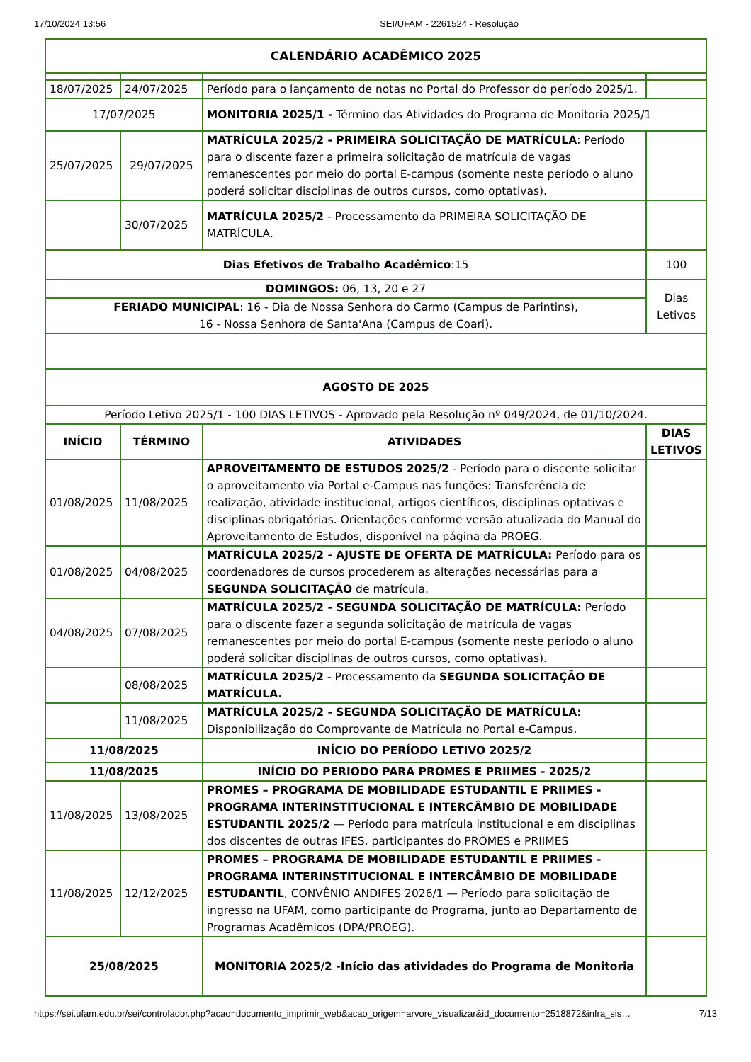17/10/2024 13:56 SEI/UFAM - 2261524 - Resolução
| CALENDÁRIO ACADÊMICO 2025 | | | |
| --- | --- | --- | --- |
| 18/07/2025 | 24/07/2025 | Período para o lançamento de notas no Portal do Professor do período 2025/1. | |
| 17/07/2025 | | MONITORIA 2025/1 - Término das Atividades do Programa de Monitoria 2025/1 | |
| 25/07/2025 | 29/07/2025 | MATRÍCULA 2025/2 - PRIMEIRA SOLICITAÇÃO DE MATRÍCULA : Período para o discente fazer a primeira solicitação de matrícula de vagas remanescentes por meio do portal E-campus (somente neste período o aluno poderá solicitar disciplinas de outros cursos, como optativas). | |
| | 30/07/2025 | MATRÍCULA 2025/2 - Processamento da PRIMEIRA SOLICITAÇÃO DE MATRÍCULA. | |
| Dias Efetivos de Trabalho Acadêmico :15 | | | 100 |
| DOMINGOS: 06, 13, 20 e 27 | | | Dias Letivos |
| FERIADO MUNICIPAL : 16 - Dia de Nossa Senhora do Carmo (Campus de Parintins), 16 - Nossa Senhora de Santa'Ana (Campus de Coari). | | | |
| AGOSTO DE 2025 | | | |
| Período Letivo 2025/1 - 100 DIAS LETIVOS - Aprovado pela Resolução nº 049/2024, de 01/10/2024. | | | |
| INÍCIO | TÉRMINO | ATIVIDADES | DIAS LETIVOS |
| 01/08/2025 | 11/08/2025 | APROVEITAMENTO DE ESTUDOS 2025/2 - Período para o discente solicitar o aproveitamento via Portal e-Campus nas funções: Transferência de realização, atividade institucional, artigos científicos, disciplinas optativas e disciplinas obrigatórias. Orientações conforme versão atualizada do Manual do Aproveitamento de Estudos, disponível na página da PROEG. | |
| 01/08/2025 | 04/08/2025 | MATRÍCULA 2025/2 - AJUSTE DE OFERTA DE MATRÍCULA: Período para os coordenadores de cursos procederem as alterações necessárias para a SEGUNDA SOLICITAÇÃO de matrícula. | |
| 04/08/2025 | 07/08/2025 | MATRÍCULA 2025/2 - SEGUNDA SOLICITAÇÃO DE MATRÍCULA: Período para o discente fazer a segunda solicitação de matrícula de vagas remanescentes por meio do portal E-campus (somente neste período o aluno poderá solicitar disciplinas de outros cursos, como optativas). | |
| | 08/08/2025 | MATRÍCULA 2025/2 - Processamento da SEGUNDA SOLICITAÇÃO DE MATRÍCULA. | |
| | 11/08/2025 | MATRÍCULA 2025/2 - SEGUNDA SOLICITAÇÃO DE MATRÍCULA: Disponibilização do Comprovante de Matrícula no Portal e-Campus. | |
| 11/08/2025 | | INÍCIO DO PERÍODO LETIVO 2025/2 | |
| 11/08/2025 | | INÍCIO DO PERIODO PARA PROMES E PRIIMES - 2025/2 | |
| 11/08/2025 | 13/08/2025 | PROMES – PROGRAMA DE MOBILIDADE ESTUDANTIL E PRIIMES - PROGRAMA INTERINSTITUCIONAL E INTERCÂMBIO DE MOBILIDADE ESTUDANTIL 2025/2 — Período para matrícula institucional e em disciplinas dos discentes de outras IFES, participantes do PROMES e PRIIMES | |
| 11/08/2025 | 12/12/2025 | PROMES – PROGRAMA DE MOBILIDADE ESTUDANTIL E PRIIMES - PROGRAMA INTERINSTITUCIONAL E INTERCÂMBIO DE MOBILIDADE ESTUDANTIL , CONVÊNIO ANDIFES 2026/1 — Período para solicitação de ingresso na UFAM, como participante do Programa, junto ao Departamento de Programas Acadêmicos (DPA/PROEG). | |
| 25/08/2025 | | MONITORIA 2025/2 -Início das atividades do Programa de Monitoria | |
https://sei.ufam.edu.br/sei/controlador.php?acao=documento_imprimir_web&acao_origem=arvore_visualizar&id_documento=2518872&infra_sis… 7/13